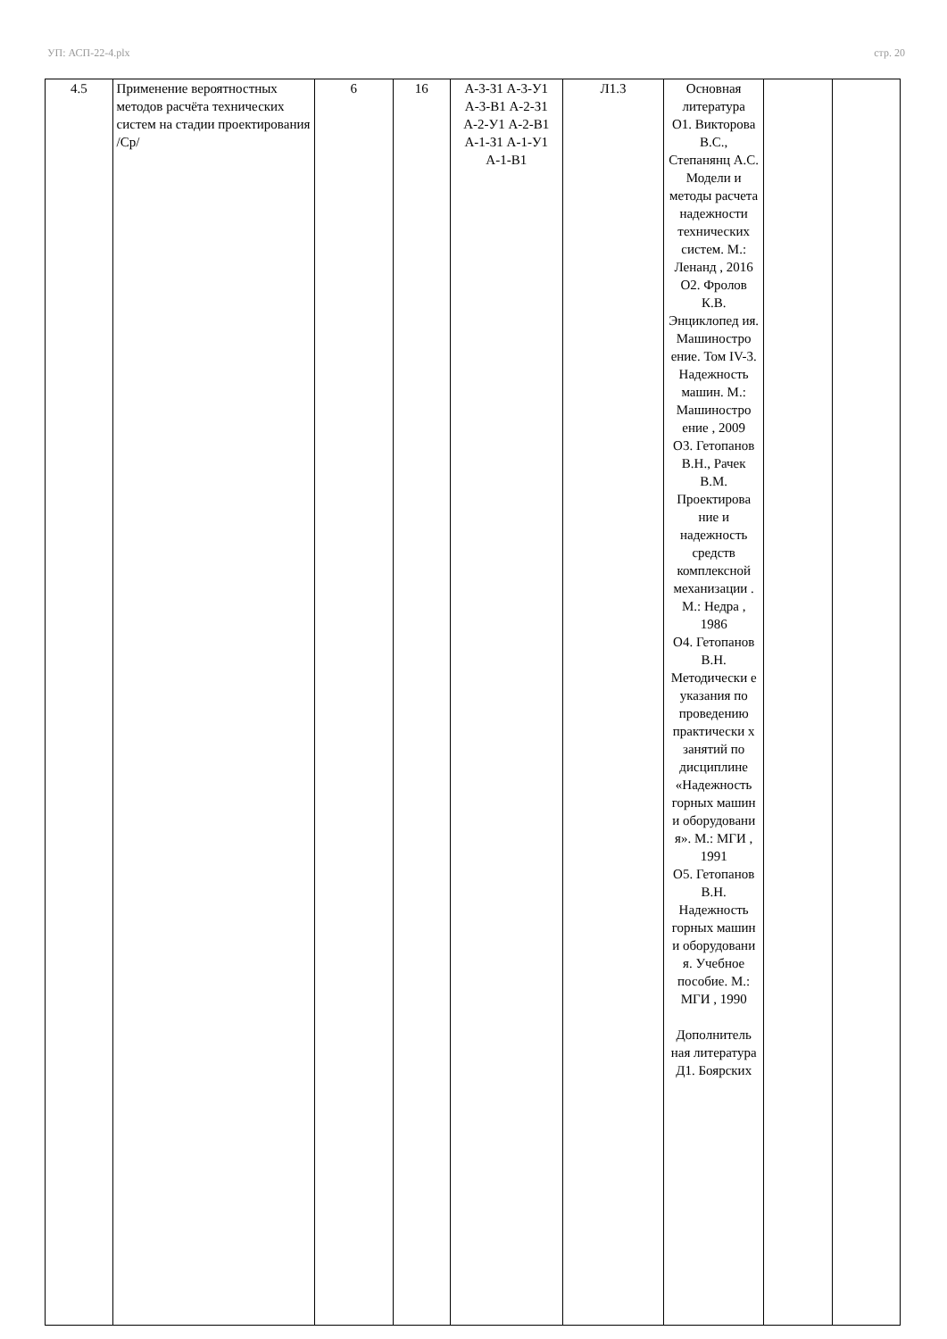УП: АСП-22-4.plx стр. 20
| 4.5 | Применение вероятностных методов расчёта технических систем на стадии проектирования /Ср/ | 6 | 16 | А-3-З1 А-3-У1 А-3-В1 А-2-З1 А-2-У1 А-2-В1 А-1-З1 А-1-У1 А-1-В1 | Л1.3 | Основная литература О1. Викторова В.С., Степанянц А.С. Модели и методы расчета надежности технических систем. М.: Ленанд , 2016 О2. Фролов К.В. Энциклопед ия. Машиностро ение. Том IV-3. Надежность машин. М.: Машиностро ение , 2009 О3. Гетопанов В.Н., Рачек В.М. Проектирова ние и надежность средств комплексной механизации . М.: Недра , 1986 О4. Гетопанов В.Н. Методически е указания по проведению практически х занятий по дисциплине «Надежность горных машин и оборудовани я». М.: МГИ , 1991 О5. Гетопанов В.Н. Надежность горных машин и оборудовани я. Учебное пособие. М.: МГИ , 1990 Дополнитель ная литература Д1. Боярских | | |